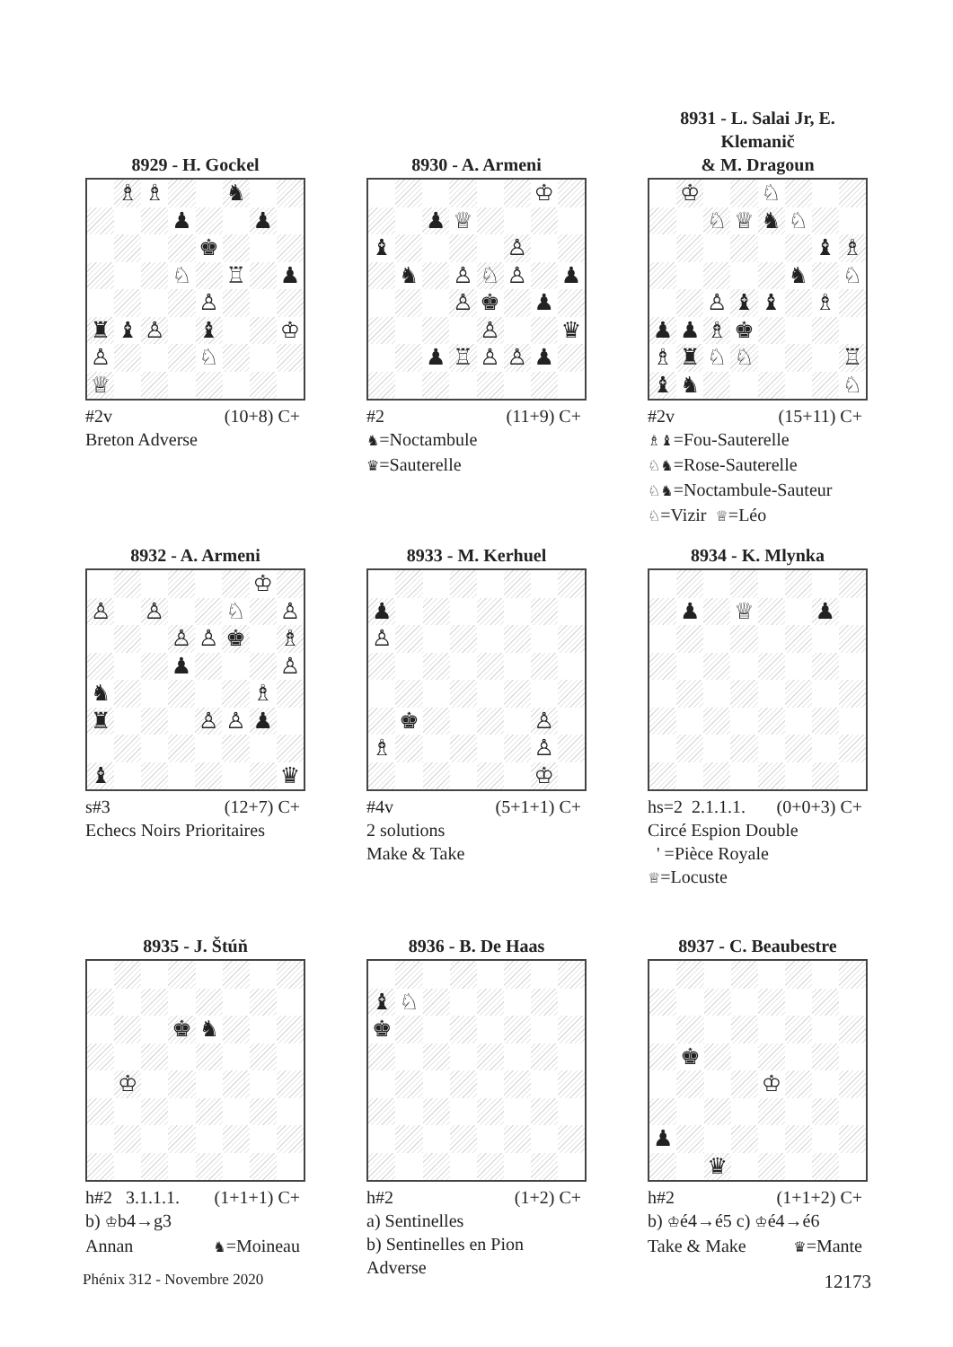8929 - H. Gockel
| | ♗ | ♗ | | | ♞ | | |
| | | | ♟ | | | ♟ | |
| | | | | ♚ | | | |
| | | | ♘ | | ♖ | | ♟ |
| | | | | ♙ | | | |
| ♜ | ♝ | ♙ | | ♝ | | | ♔ |
| ♙ | | | | ♘ | | | |
| ♕ | | | | | | | |
#2v (10+8) C+
Breton Adverse
8930 - A. Armeni
| | | | | | | ♔ | |
| | | ♟ | ♕ | | | | |
| ♝ | | | | | ♙ | | |
| | ♞ | | ♙ | ♘ | ♙ | | ♟ |
| | | | ♙ | ♚ | | ♟ | |
| | | | | ♙ | | | ♛ |
| | | ♟ | ♖ | ♙ | ♙ | ♟ | |
#2 (11+9) C+
♞=Noctambule
♛=Sauterelle
8931 - L. Salai Jr, E. Klemanič
& M. Dragoun
| | ♔ | | | ♘ | | | |
| | | ♘ | ♕ | ♞ | ♘ | | |
| | | | | | | ♝ | ♗ |
| | | | | | ♞ | | ♘ |
| | | ♙ | ♝ | ♝ | | ♗ | |
| ♟ | ♟ | ♗ | ♚ | | | | |
| ♗ | ♜ | ♘ | ♘ | | | | ♖ |
| ♝ | ♞ | | | | | | ♘ |
#2v (15+11) C+
♗♝=Fou-Sauterelle
♘♞=Rose-Sauterelle
♘♞=Noctambule-Sauteur
♘=Vizir ♕=Léo
8932 - A. Armeni
| | | | | | | ♔ | |
| ♙ | | ♙ | | | ♘ | | ♙ |
| | | | ♙ | ♙ | ♚ | | ♗ |
| | | | ♟ | | | | ♙ |
| ♞ | | | | | | ♗ | |
| ♜ | | | | ♙ | ♙ | ♟ | |
| ♝ | | | | | | | ♛ |
s#3 (12+7) C+
Echecs Noirs Prioritaires
8933 - M. Kerhuel
| ♟ | | | | | | | |
| ♙ | | | | | | | |
| | ♚ | | | | | ♙ | |
| ♗ | | | | | | ♙ | |
| | | | | | | ♔ | |
#4v (5+1+1) C+
2 solutions
Make & Take
8934 - K. Mlynka
| | ♟ | | ♕ | | | ♟ | |
hs=2 2.1.1.1. (0+0+3) C+
Circé Espion Double
' =Pièce Royale
♕=Locuste
8935 - J. Štúň
| | | | ♚ | ♞ | | | |
| | ♔ | | | | | | |
h#2 3.1.1.1. (1+1+1) C+
b) ♔b4→g3
Annan ♞=Moineau
8936 - B. De Haas
| ♝ | ♘ | | | | | | |
| ♚ | | | | | | | |
h#2 (1+2) C+
a) Sentinelles
b) Sentinelles en Pion Adverse
8937 - C. Beaubestre
| | ♚ | | | | | | |
| | | | | ♔ | | | |
| ♟ | | | | | | | |
| | | ♛ | | | | | |
h#2 (1+1+2) C+
b) ♔é4→é5 c) ♔é4→é6
Take & Make ♛=Mante
Phénix 312 - Novembre 2020 12173